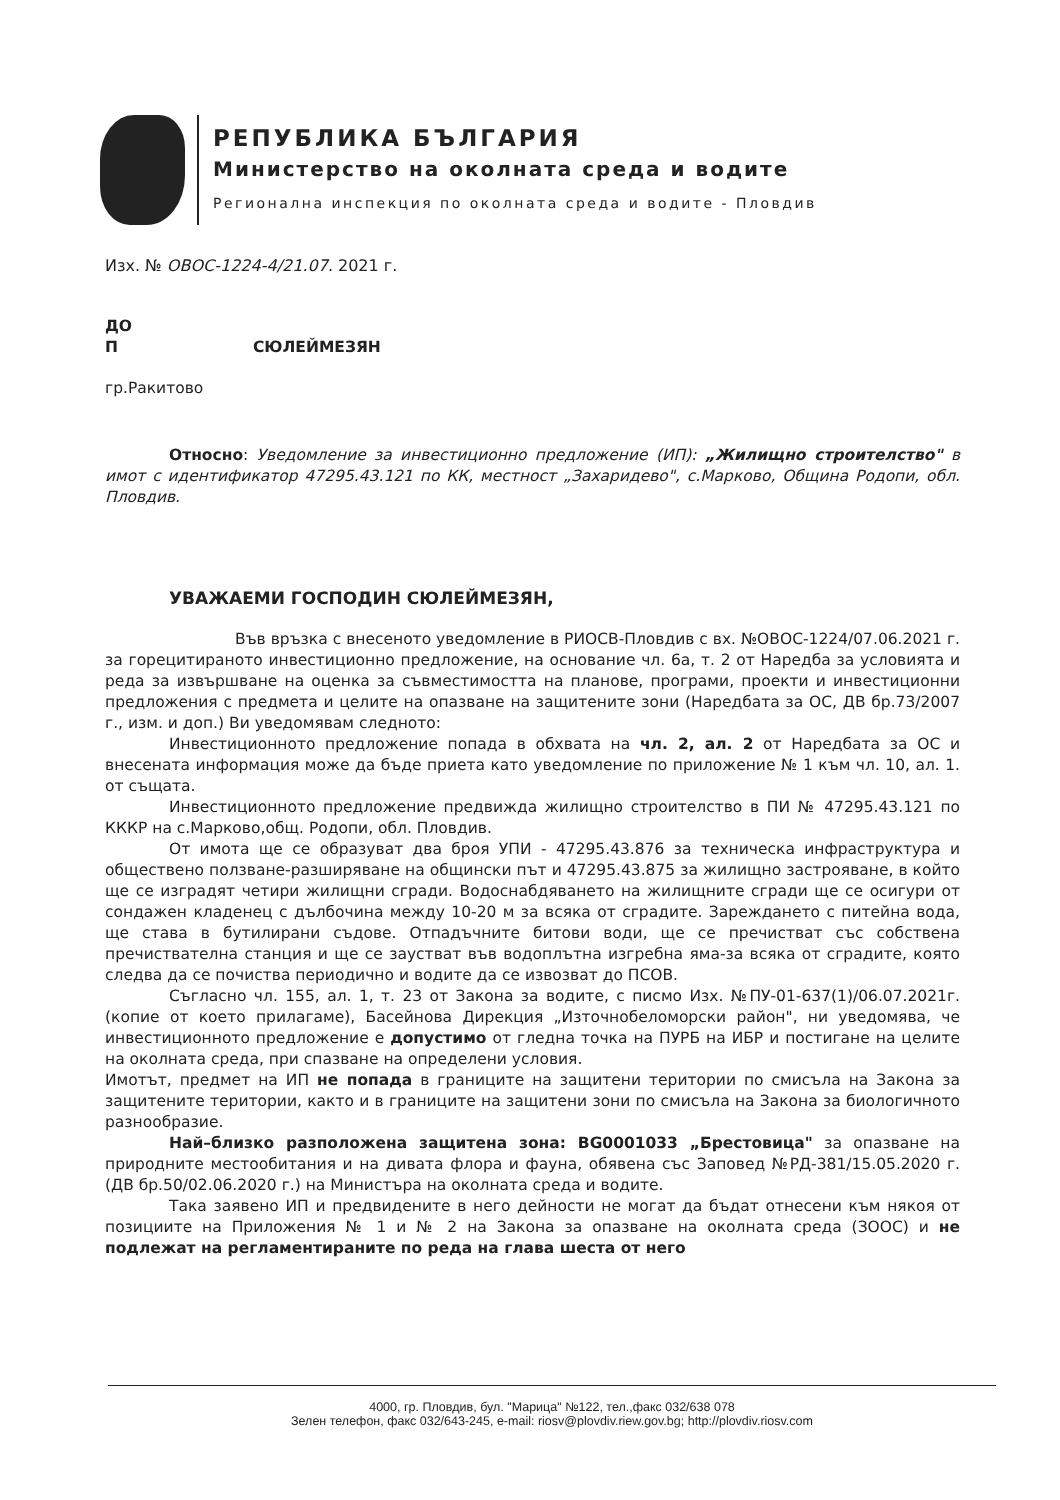РЕПУБЛИКА БЪЛГАРИЯ
Министерство на околната среда и водите
Регионална инспекция по околната среда и водите - Пловдив
Изх. № ОВОС-1224-4/21.07. 2021 г.
ДО
П СЮЛЕЙМЕЗЯН
гр.Ракитово
Относно: Уведомление за инвестиционно предложение (ИП): „Жилищно строителство" в имот с идентификатор 47295.43.121 по КК, местност „Захаридево", с.Марково, Община Родопи, обл. Пловдив.
УВАЖАЕМИ ГОСПОДИН СЮЛЕЙМЕЗЯН,
Във връзка с внесеното уведомление в РИОСВ-Пловдив с вх. №ОВОС-1224/07.06.2021 г. за горецитираното инвестиционно предложение, на основание чл. 6а, т. 2 от Наредба за условията и реда за извършване на оценка за съвместимостта на планове, програми, проекти и инвестиционни предложения с предмета и целите на опазване на защитените зони (Наредбата за ОС, ДВ бр.73/2007 г., изм. и доп.) Ви уведомявам следното:
Инвестиционното предложение попада в обхвата на чл. 2, ал. 2 от Наредбата за ОС и внесената информация може да бъде приета като уведомление по приложение № 1 към чл. 10, ал. 1. от същата.
Инвестиционното предложение предвижда жилищно строителство в ПИ № 47295.43.121 по КККР на с.Марково,общ. Родопи, обл. Пловдив.
От имота ще се образуват два броя УПИ - 47295.43.876 за техническа инфраструктура и обществено ползване-разширяване на общински път и 47295.43.875 за жилищно застрояване, в който ще се изградят четири жилищни сгради. Водоснабдяването на жилищните сгради ще се осигури от сондажен кладенец с дълбочина между 10-20 м за всяка от сградите. Зареждането с питейна вода, ще става в бутилирани съдове. Отпадъчните битови води, ще се пречистват със собствена пречиствателна станция и ще се заустват във водоплътна изгребна яма-за всяка от сградите, която следва да се почиства периодично и водите да се извозват до ПСОВ.
Съгласно чл. 155, ал. 1, т. 23 от Закона за водите, с писмо Изх. №ПУ-01-637(1)/06.07.2021г. (копие от което прилагаме), Басейнова Дирекция „Източнобеломорски район", ни уведомява, че инвестиционното предложение е допустимо от гледна точка на ПУРБ на ИБР и постигане на целите на околната среда, при спазване на определени условия.
Имотът, предмет на ИП не попада в границите на защитени територии по смисъла на Закона за защитените територии, както и в границите на защитени зони по смисъла на Закона за биологичното разнообразие.
Най–близко разположена защитена зона: BG0001033 „Брестовица" за опазване на природните местообитания и на дивата флора и фауна, обявена със Заповед №РД-381/15.05.2020 г. (ДВ бр.50/02.06.2020 г.) на Министъра на околната среда и водите.
Така заявено ИП и предвидените в него дейности не могат да бъдат отнесени към някоя от позициите на Приложения № 1 и № 2 на Закона за опазване на околната среда (ЗООС) и не подлежат на регламентираните по реда на глава шеста от него
4000, гр. Пловдив, бул. "Марица" №122, тел.,факс 032/638 078
Зелен телефон, факс 032/643-245, e-mail: riosv@plovdiv.riew.gov.bg; http://plovdiv.riosv.com